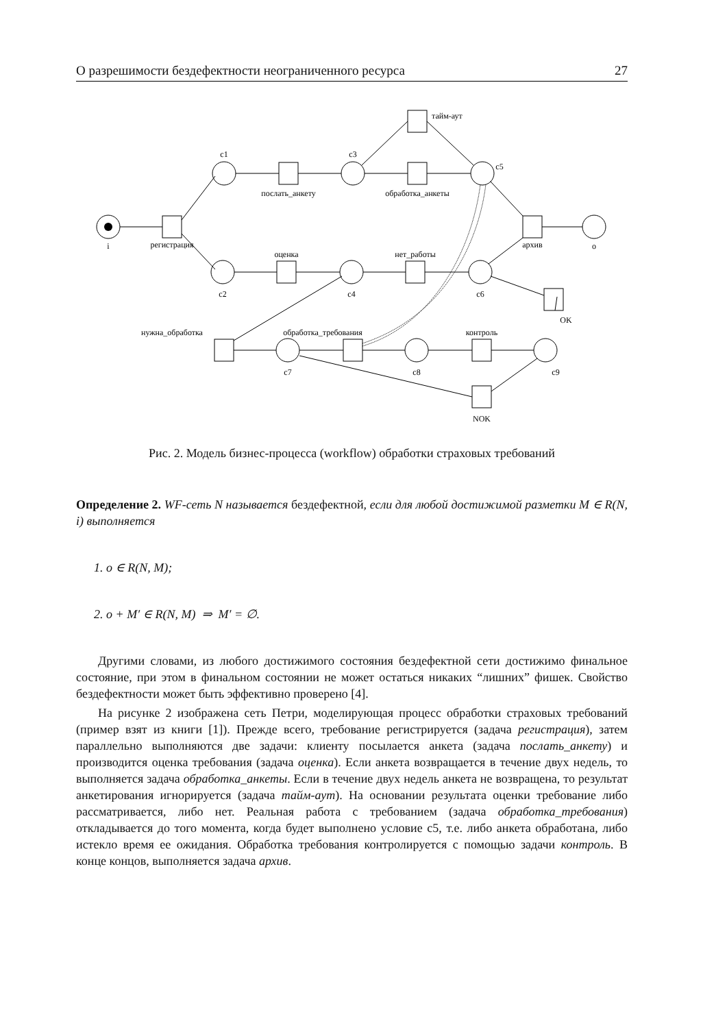О разрешимости бездефектности неограниченного ресурса 27
i
c1
c3
c5
тайм-аут
послать_анкету
обработка_анкеты
регистрация
архив
o
оценка
нет_работы
c2
c4
c6
OK
нужна_обработка
обработка_требования
контроль
c7
c8
c9
NOK
Рис. 2. Модель бизнес-процесса (workflow) обработки страховых требований
Определение 2. WF-сеть N называется бездефектной, если для любой достижимой разметки M ∈ R(N, i) выполняется
1. o ∈ R(N, M);
2. o + M′ ∈ R(N, M) ⇒ M′ = ∅.
Другими словами, из любого достижимого состояния бездефектной сети достижимо финальное состояние, при этом в финальном состоянии не может остаться никаких “лишних” фишек. Свойство бездефектности может быть эффективно проверено [4].
На рисунке 2 изображена сеть Петри, моделирующая процесс обработки страховых требований (пример взят из книги [1]). Прежде всего, требование регистрируется (задача регистрация), затем параллельно выполняются две задачи: клиенту посылается анкета (задача послать_анкету) и производится оценка требования (задача оценка). Если анкета возвращается в течение двух недель, то выполняется задача обработка_анкеты. Если в течение двух недель анкета не возвращена, то результат анкетирования игнорируется (задача тайм-аут). На основании результата оценки требование либо рассматривается, либо нет. Реальная работа с требованием (задача обработка_требования) откладывается до того момента, когда будет выполнено условие c5, т.е. либо анкета обработана, либо истекло время ее ожидания. Обработка требования контролируется с помощью задачи контроль. В конце концов, выполняется задача архив.